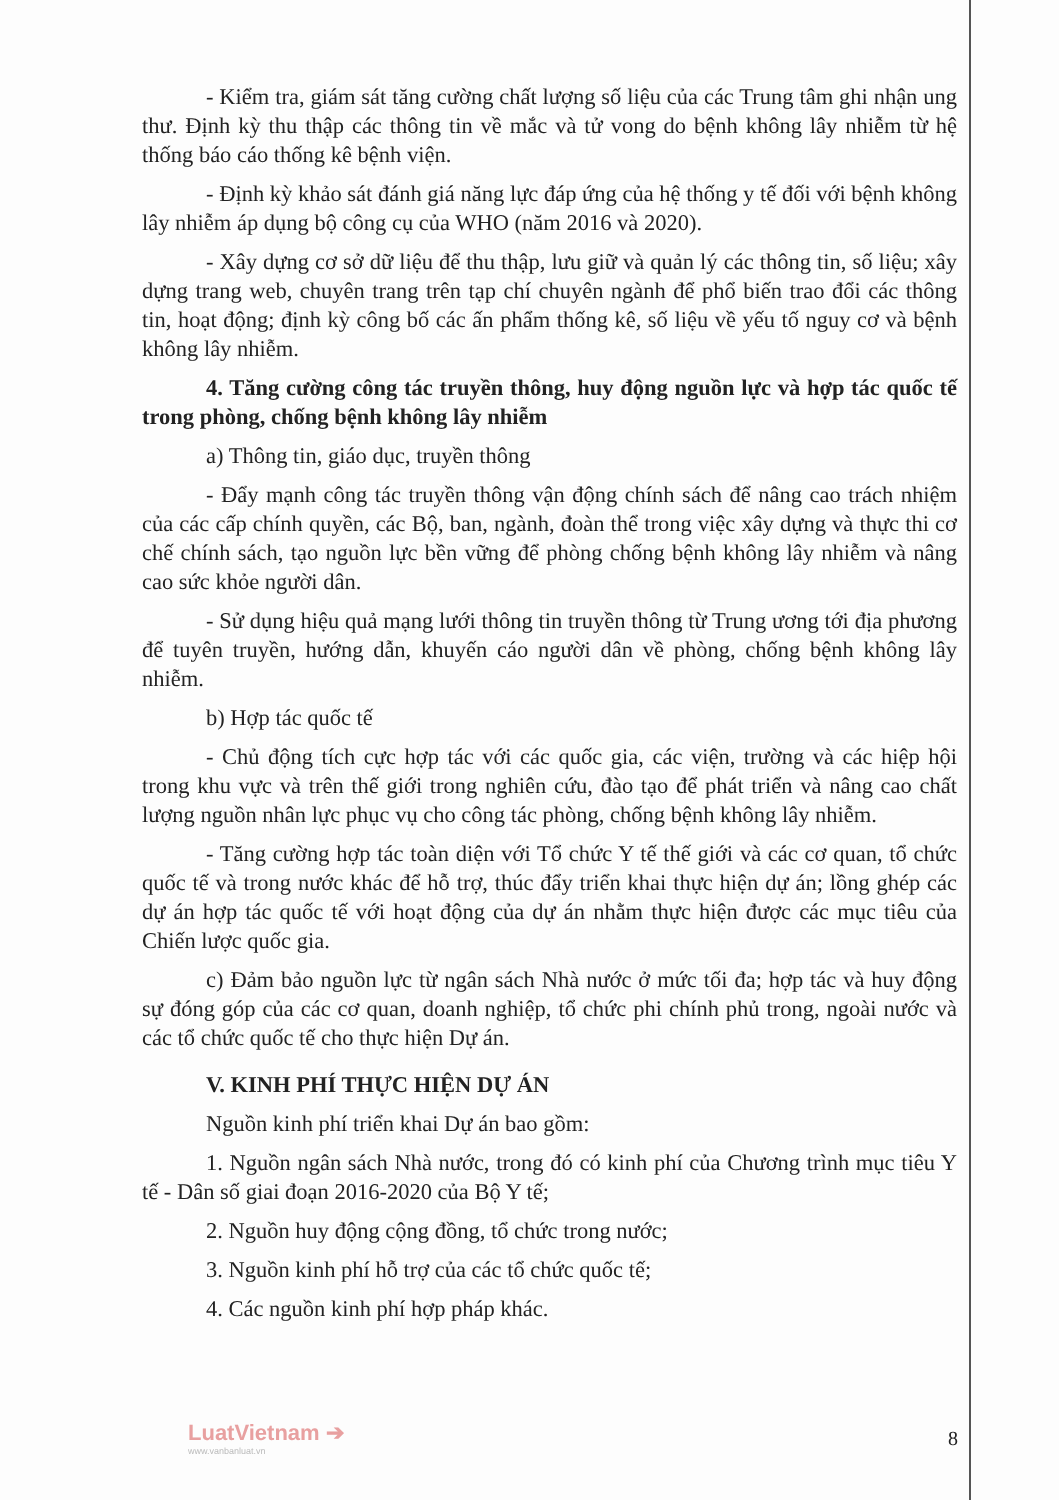- Kiểm tra, giám sát tăng cường chất lượng số liệu của các Trung tâm ghi nhận ung thư. Định kỳ thu thập các thông tin về mắc và tử vong do bệnh không lây nhiễm từ hệ thống báo cáo thống kê bệnh viện.
- Định kỳ khảo sát đánh giá năng lực đáp ứng của hệ thống y tế đối với bệnh không lây nhiễm áp dụng bộ công cụ của WHO (năm 2016 và 2020).
- Xây dựng cơ sở dữ liệu để thu thập, lưu giữ và quản lý các thông tin, số liệu; xây dựng trang web, chuyên trang trên tạp chí chuyên ngành để phổ biến trao đổi các thông tin, hoạt động; định kỳ công bố các ấn phẩm thống kê, số liệu về yếu tố nguy cơ và bệnh không lây nhiễm.
4. Tăng cường công tác truyền thông, huy động nguồn lực và hợp tác quốc tế trong phòng, chống bệnh không lây nhiễm
a) Thông tin, giáo dục, truyền thông
- Đẩy mạnh công tác truyền thông vận động chính sách để nâng cao trách nhiệm của các cấp chính quyền, các Bộ, ban, ngành, đoàn thể trong việc xây dựng và thực thi cơ chế chính sách, tạo nguồn lực bền vững để phòng chống bệnh không lây nhiễm và nâng cao sức khỏe người dân.
- Sử dụng hiệu quả mạng lưới thông tin truyền thông từ Trung ương tới địa phương để tuyên truyền, hướng dẫn, khuyến cáo người dân về phòng, chống bệnh không lây nhiễm.
b) Hợp tác quốc tế
- Chủ động tích cực hợp tác với các quốc gia, các viện, trường và các hiệp hội trong khu vực và trên thế giới trong nghiên cứu, đào tạo để phát triển và nâng cao chất lượng nguồn nhân lực phục vụ cho công tác phòng, chống bệnh không lây nhiễm.
- Tăng cường hợp tác toàn diện với Tổ chức Y tế thế giới và các cơ quan, tổ chức quốc tế và trong nước khác để hỗ trợ, thúc đẩy triển khai thực hiện dự án; lồng ghép các dự án hợp tác quốc tế với hoạt động của dự án nhằm thực hiện được các mục tiêu của Chiến lược quốc gia.
c) Đảm bảo nguồn lực từ ngân sách Nhà nước ở mức tối đa; hợp tác và huy động sự đóng góp của các cơ quan, doanh nghiệp, tổ chức phi chính phủ trong, ngoài nước và các tổ chức quốc tế cho thực hiện Dự án.
V. KINH PHÍ THỰC HIỆN DỰ ÁN
Nguồn kinh phí triển khai Dự án bao gồm:
1. Nguồn ngân sách Nhà nước, trong đó có kinh phí của Chương trình mục tiêu Y tế - Dân số giai đoạn 2016-2020 của Bộ Y tế;
2. Nguồn huy động cộng đồng, tổ chức trong nước;
3. Nguồn kinh phí hỗ trợ của các tổ chức quốc tế;
4. Các nguồn kinh phí hợp pháp khác.
LuatVietnam ➔
www.vanbanluat.vn
8